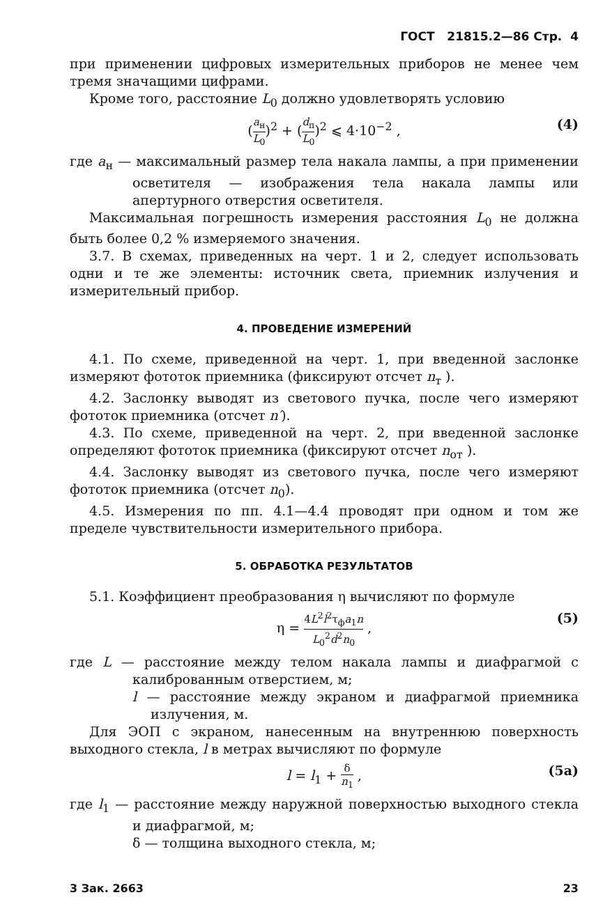ГОСТ 21815.2—86 Стр. 4
при применении цифровых измерительных приборов не менее чем тремя значащими цифрами.
Кроме того, расстояние L<sub>0</sub> должно удовлетворять условию
(a<sub>н</sub> L<sub>0</sub>)<sup>2</sup> + (d<sub>п</sub> L<sub>0</sub>)<sup>2</sup> ⩽ 4·10<sup>−2</sup> , (4)
где a<sub>н</sub> — максимальный размер тела накала лампы, а при применении осветителя — изображения тела накала лампы или апертурного отверстия осветителя.
Максимальная погрешность измерения расстояния L<sub>0</sub> не должна быть более 0,2 % измеряемого значения.
3.7. В схемах, приведенных на черт. 1 и 2, следует использовать одни и те же элементы: источник света, приемник излучения и измерительный прибор.
4. ПРОВЕДЕНИЕ ИЗМЕРЕНИЙ
4.1. По схеме, приведенной на черт. 1, при введенной заслонке измеряют фототок приемника (фиксируют отсчет n<sub>т</sub> ).
4.2. Заслонку выводят из светового пучка, после чего измеряют фототок приемника (отсчет n′).
4.3. По схеме, приведенной на черт. 2, при введенной заслонке определяют фототок приемника (фиксируют отсчет n<sub>от</sub> ).
4.4. Заслонку выводят из светового пучка, после чего измеряют фототок приемника (отсчет n<sub>0</sub>).
4.5. Измерения по пп. 4.1—4.4 проводят при одном и том же пределе чувствительности измерительного прибора.
5. ОБРАБОТКА РЕЗУЛЬТАТОВ
5.1. Коэффициент преобразования η вычисляют по формуле
η = 4L<sup>2</sup>l<sup>2</sup>τ<sub>ф</sub>a<sub>1</sub>n L<sub>0</sub><sup>2</sup>d<sup>2</sup>n<sub>0</sub> , (5)
где L — расстояние между телом накала лампы и диафрагмой с калиброванным отверстием, м;
l — расстояние между экраном и диафрагмой приемника излучения, м.
Для ЭОП с экраном, нанесенным на внутреннюю поверхность выходного стекла, l в метрах вычисляют по формуле
l = l<sub>1</sub> + δ n<sub>1</sub> , (5а)
где l<sub>1</sub> — расстояние между наружной поверхностью выходного стекла и диафрагмой, м;
δ — толщина выходного стекла, м;
3 Зак. 2663 23